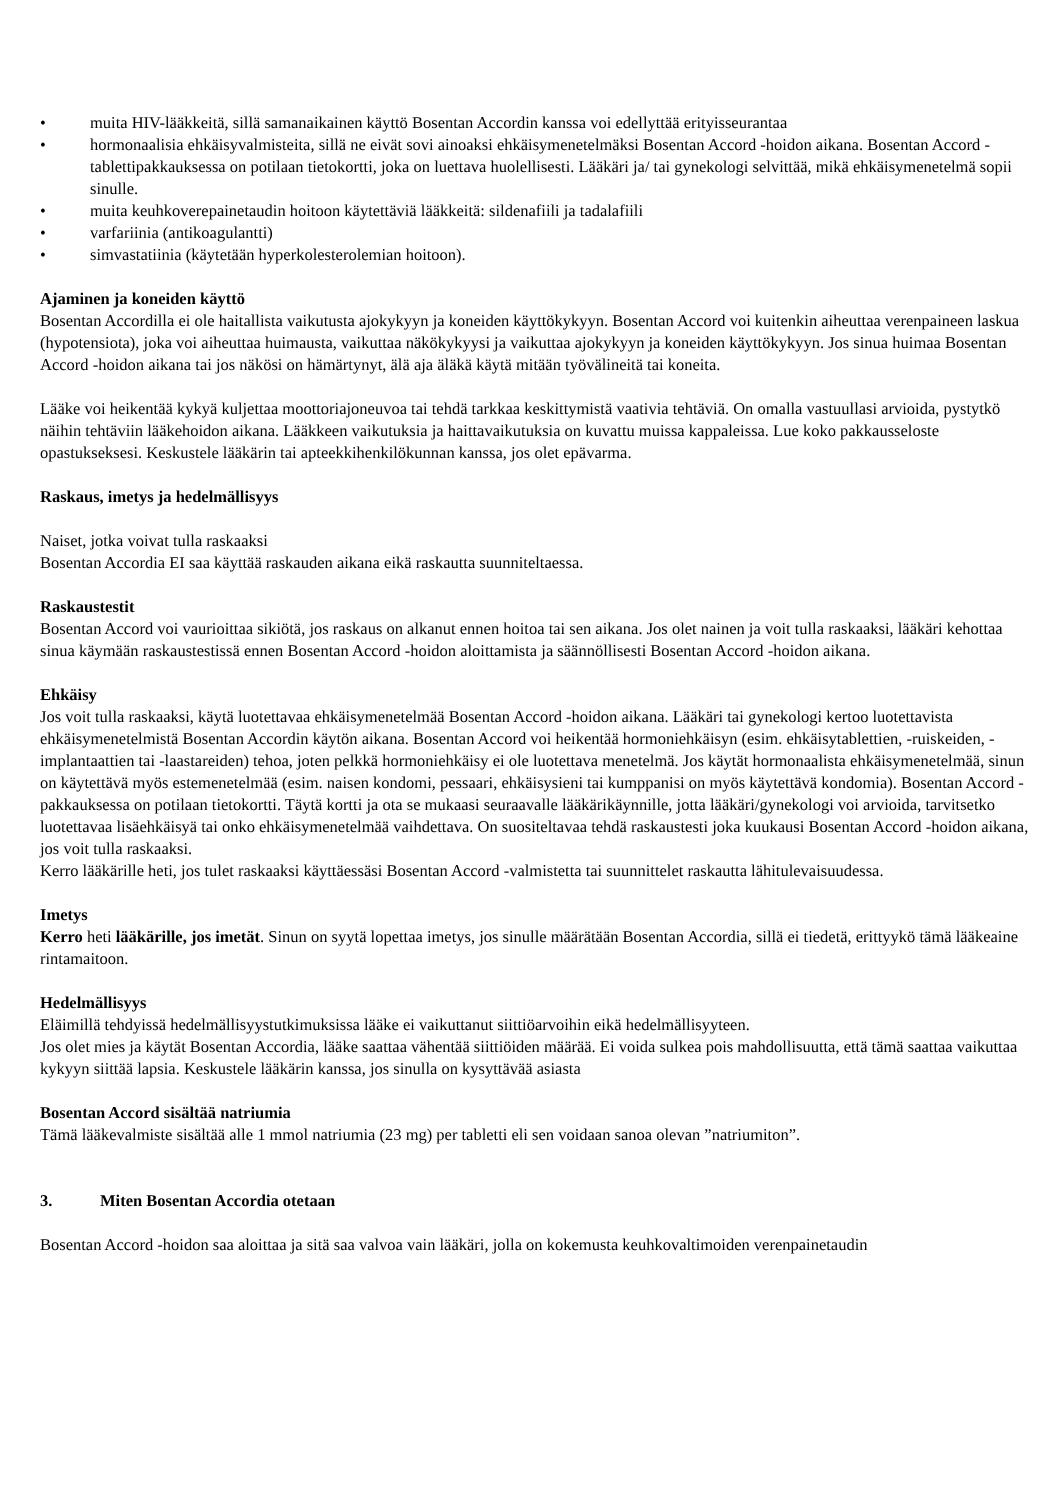• muita HIV-lääkkeitä, sillä samanaikainen käyttö Bosentan Accordin kanssa voi edellyttää erityisseurantaa
• hormonaalisia ehkäisyvalmisteita, sillä ne eivät sovi ainoaksi ehkäisymenetelmäksi Bosentan Accord -hoidon aikana. Bosentan Accord -tablettipakkauksessa on potilaan tietokortti, joka on luettava huolellisesti. Lääkäri ja/ tai gynekologi selvittää, mikä ehkäisymenetelmä sopii sinulle.
• muita keuhkoverepainetaudin hoitoon käytettäviä lääkkeitä: sildenafiili ja tadalafiili
• varfariinia (antikoagulantti)
• simvastatiinia (käytetään hyperkolesterolemian hoitoon).
Ajaminen ja koneiden käyttö
Bosentan Accordilla ei ole haitallista vaikutusta ajokykyyn ja koneiden käyttökykyyn. Bosentan Accord voi kuitenkin aiheuttaa verenpaineen laskua (hypotensiota), joka voi aiheuttaa huimausta, vaikuttaa näkökykyysi ja vaikuttaa ajokykyyn ja koneiden käyttökykyyn. Jos sinua huimaa Bosentan Accord -hoidon aikana tai jos näkösi on hämärtynyt, älä aja äläkä käytä mitään työvälineitä tai koneita.
Lääke voi heikentää kykyä kuljettaa moottoriajoneuvoa tai tehdä tarkkaa keskittymistä vaativia tehtäviä. On omalla vastuullasi arvioida, pystytkö näihin tehtäviin lääkehoidon aikana. Lääkkeen vaikutuksia ja haittavaikutuksia on kuvattu muissa kappaleissa. Lue koko pakkausseloste opastukseksesi. Keskustele lääkärin tai apteekkihenkilökunnan kanssa, jos olet epävarma.
Raskaus, imetys ja hedelmällisyys
Naiset, jotka voivat tulla raskaaksi
Bosentan Accordia EI saa käyttää raskauden aikana eikä raskautta suunniteltaessa.
Raskaustestit
Bosentan Accord voi vaurioittaa sikiötä, jos raskaus on alkanut ennen hoitoa tai sen aikana. Jos olet nainen ja voit tulla raskaaksi, lääkäri kehottaa sinua käymään raskaustestissä ennen Bosentan Accord -hoidon aloittamista ja säännöllisesti Bosentan Accord -hoidon aikana.
Ehkäisy
Jos voit tulla raskaaksi, käytä luotettavaa ehkäisymenetelmää Bosentan Accord -hoidon aikana. Lääkäri tai gynekologi kertoo luotettavista ehkäisymenetelmistä Bosentan Accordin käytön aikana. Bosentan Accord voi heikentää hormoniehkäisyn (esim. ehkäisytablettien, -ruiskeiden, -implantaattien tai -laastareiden) tehoa, joten pelkkä hormoniehkäisy ei ole luotettava menetelmä. Jos käytät hormonaalista ehkäisymenetelmää, sinun on käytettävä myös estemenetelmää (esim. naisen kondomi, pessaari, ehkäisysieni tai kumppanisi on myös käytettävä kondomia). Bosentan Accord -pakkauksessa on potilaan tietokortti. Täytä kortti ja ota se mukaasi seuraavalle lääkärikäynnille, jotta lääkäri/gynekologi voi arvioida, tarvitsetko luotettavaa lisäehkäisyä tai onko ehkäisymenetelmää vaihdettava. On suositeltavaa tehdä raskaustesti joka kuukausi Bosentan Accord -hoidon aikana, jos voit tulla raskaaksi.
Kerro lääkärille heti, jos tulet raskaaksi käyttäessäsi Bosentan Accord -valmistetta tai suunnittelet raskautta lähitulevaisuudessa.
Imetys
Kerro heti lääkärille, jos imetät. Sinun on syytä lopettaa imetys, jos sinulle määrätään Bosentan Accordia, sillä ei tiedetä, erittyykö tämä lääkeaine rintamaitoon.
Hedelmällisyys
Eläimillä tehdyissä hedelmällisyystutkimuksissa lääke ei vaikuttanut siittiöarvoihin eikä hedelmällisyyteen.
Jos olet mies ja käytät Bosentan Accordia, lääke saattaa vähentää siittiöiden määrää. Ei voida sulkea pois mahdollisuutta, että tämä saattaa vaikuttaa kykyyn siittää lapsia. Keskustele lääkärin kanssa, jos sinulla on kysyttävää asiasta
Bosentan Accord sisältää natriumia
Tämä lääkevalmiste sisältää alle 1 mmol natriumia (23 mg) per tabletti eli sen voidaan sanoa olevan ”natriumiton”.
3. Miten Bosentan Accordia otetaan
Bosentan Accord -hoidon saa aloittaa ja sitä saa valvoa vain lääkäri, jolla on kokemusta keuhkovaltimoiden verenpainetaudin